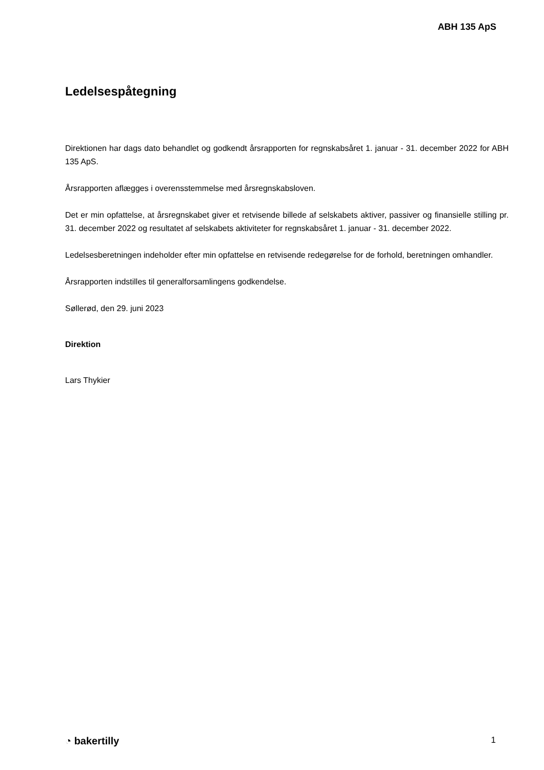ABH 135 ApS
Ledelsespåtegning
Direktionen har dags dato behandlet og godkendt årsrapporten for regnskabsåret 1. januar - 31. december 2022 for ABH 135 ApS.
Årsrapporten aflægges i overensstemmelse med årsregnskabsloven.
Det er min opfattelse, at årsregnskabet giver et retvisende billede af selskabets aktiver, passiver og finansiel­le stilling pr. 31. december 2022 og resultatet af selskabets aktiviteter for regnskabsåret 1. januar - 31. december 2022.
Ledelsesberetningen indeholder efter min opfattelse en retvisende redegørelse for de forhold, beretningen omhandler.
Årsrapporten indstilles til generalforsamlingens godkendelse.
Søllerød, den 29. juni 2023
Direktion
Lars Thykier
◔ bakertilly 1